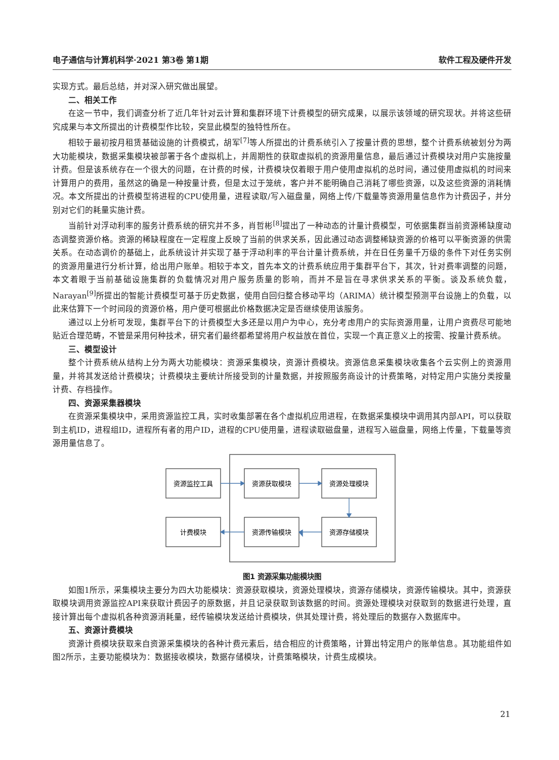电子通信与计算机科学·2021 第3卷 第1期 软件工程及硬件开发
实现方式。最后总结，并对深入研究做出展望。
二、相关工作
在这一节中，我们调查分析了近几年针对云计算和集群环境下计费模型的研究成果，以展示该领域的研究现状。并将这些研究成果与本文所提出的计费模型作比较，突显此模型的独特性所在。
相较于最初按月租赁基础设施的计费模式，胡军<sup>[7]</sup>等人所提出的计费系统引入了按量计费的思想，整个计费系统被划分为两大功能模块，数据采集模块被部署于各个虚拟机上，并周期性的获取虚拟机的资源用量信息，最后通过计费模块对用户实施按量计费。但是该系统存在一个很大的问题，在计费的时候，计费模块仅着眼于用户使用虚拟机的总时间，通过使用虚拟机的时间来计算用户的费用，虽然这的确是一种按量计费，但是太过于笼统，客户并不能明确自己消耗了哪些资源，以及这些资源的消耗情况。本文所提出的计费模型将进程的CPU使用量，进程读取/写入磁盘量，网络上传/下载量等资源用量信息作为计费因子，并分别对它们的耗量实施计费。
当前针对浮动利率的服务计费系统的研究并不多，肖哲彬<sup>[8]</sup>提出了一种动态的计量计费模型，可依据集群当前资源稀缺度动态调整资源价格。资源的稀缺程度在一定程度上反映了当前的供求关系，因此通过动态调整稀缺资源的价格可以平衡资源的供需关系。在动态调价的基础上，此系统设计并实现了基于浮动利率的平台计量计费系统，并在日任务量千万级的条件下对任务实例的资源用量进行分析计算，给出用户账单。相较于本文，首先本文的计费系统应用于集群平台下，其次，针对费率调整的问题，本文着眼于当前基础设施集群的负载情况对用户服务质量的影响，而并不是旨在寻求供求关系的平衡。谈及系统负载，Narayan<sup>[9]</sup>所提出的智能计费模型可基于历史数据，使用自回归整合移动平均（ARIMA）统计模型预测平台设施上的负载，以此来估算下一个时间段的资源价格，用户便可根据此价格数据决定是否继续使用该服务。
通过以上分析可发现，集群平台下的计费模型大多还是以用户为中心，充分考虑用户的实际资源用量，让用户资费尽可能地贴近合理范畴，不管是采用何种技术，研究者们最终都希望将用户权益放在首位，实现一个真正意义上的按需、按量计费系统。
三、模型设计
整个计费系统从结构上分为两大功能模块：资源采集模块，资源计费模块。资源信息采集模块收集各个云实例上的资源用量，并将其发送给计费模块；计费模块主要统计所接受到的计量数据，并按照服务商设计的计费策略，对特定用户实施分类按量计费、存档操作。
四、资源采集器模块
在资源采集模块中，采用资源监控工具，实时收集部署在各个虚拟机应用进程，在数据采集模块中调用其内部API，可以获取到主机ID，进程组ID，进程所有者的用户ID，进程的CPU使用量，进程读取磁盘量，进程写入磁盘量，网络上传量，下载量等资源用量信息了。
资源监控工具
资源获取模块
资源处理模块
计费模块
资源传输模块
资源存储模块
图1 资源采集功能模块图
如图1所示，采集模块主要分为四大功能模块：资源获取模块，资源处理模块，资源存储模块，资源传输模块。其中，资源获取模块调用资源监控API来获取计费因子的原数据，并且记录获取到该数据的时间。资源处理模块对获取到的数据进行处理，直接计算出每个虚拟机各种资源消耗量，经传输模块发送给计费模块，供其处理计费，将处理后的数据存入数据库中。
五、资源计费模块
资源计费模块获取来自资源采集模块的各种计费元素后，结合相应的计费策略，计算出特定用户的账单信息。其功能组件如图2所示，主要功能模块为：数据接收模块，数据存储模块，计费策略模块，计费生成模块。
21